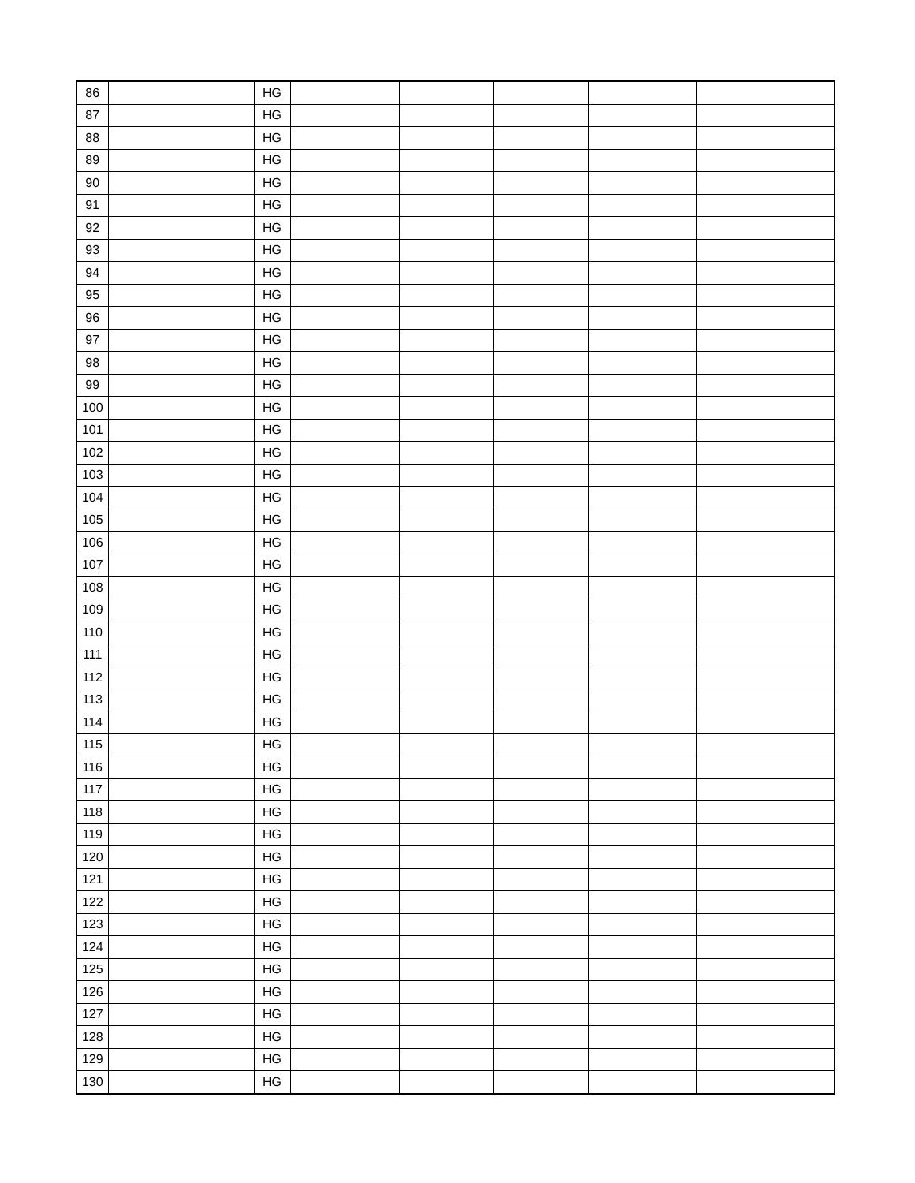| 86 | | HG | | | | | |
| 87 | | HG | | | | | |
| 88 | | HG | | | | | |
| 89 | | HG | | | | | |
| 90 | | HG | | | | | |
| 91 | | HG | | | | | |
| 92 | | HG | | | | | |
| 93 | | HG | | | | | |
| 94 | | HG | | | | | |
| 95 | | HG | | | | | |
| 96 | | HG | | | | | |
| 97 | | HG | | | | | |
| 98 | | HG | | | | | |
| 99 | | HG | | | | | |
| 100 | | HG | | | | | |
| 101 | | HG | | | | | |
| 102 | | HG | | | | | |
| 103 | | HG | | | | | |
| 104 | | HG | | | | | |
| 105 | | HG | | | | | |
| 106 | | HG | | | | | |
| 107 | | HG | | | | | |
| 108 | | HG | | | | | |
| 109 | | HG | | | | | |
| 110 | | HG | | | | | |
| 111 | | HG | | | | | |
| 112 | | HG | | | | | |
| 113 | | HG | | | | | |
| 114 | | HG | | | | | |
| 115 | | HG | | | | | |
| 116 | | HG | | | | | |
| 117 | | HG | | | | | |
| 118 | | HG | | | | | |
| 119 | | HG | | | | | |
| 120 | | HG | | | | | |
| 121 | | HG | | | | | |
| 122 | | HG | | | | | |
| 123 | | HG | | | | | |
| 124 | | HG | | | | | |
| 125 | | HG | | | | | |
| 126 | | HG | | | | | |
| 127 | | HG | | | | | |
| 128 | | HG | | | | | |
| 129 | | HG | | | | | |
| 130 | | HG | | | | | |